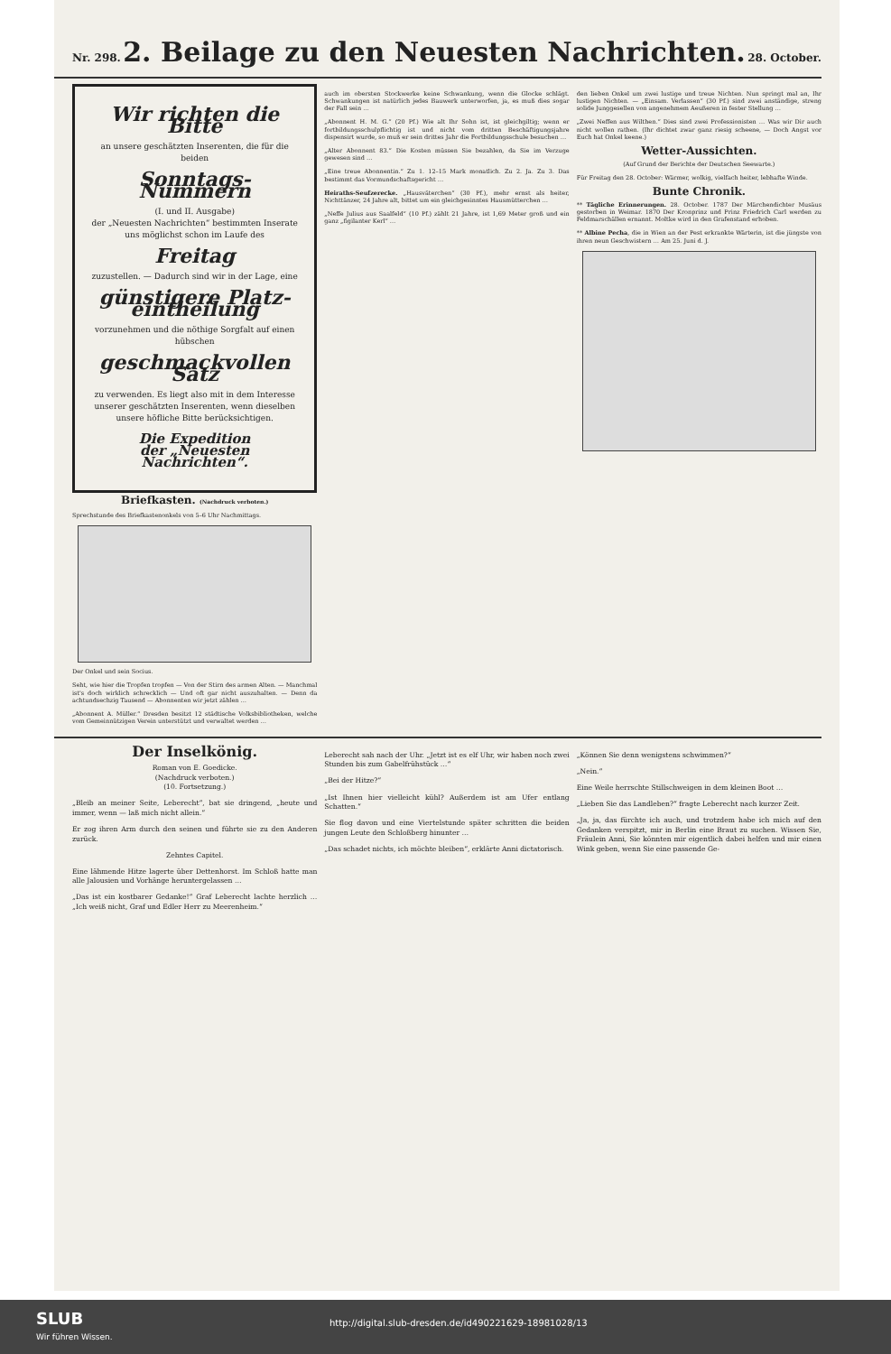Nr. 298.
2. Beilage zu den Neuesten Nachrichten.
28. October.
Wir richten die Bitte
an unsere geschätzten Inserenten, die für die beiden
Sonntags-Nummern
(I. und II. Ausgabe)
der „Neuesten Nachrichten“ bestimmten Inserate uns möglichst schon im Laufe des
Freitag
zuzustellen. — Dadurch sind wir in der Lage, eine
günstigere Platz-eintheilung
vorzunehmen und die nöthige Sorgfalt auf einen hübschen
geschmackvollen Satz
zu verwenden. Es liegt also mit in dem Interesse unserer geschätzten Inserenten, wenn dieselben unsere höfliche Bitte berücksichtigen.
Die Expedition
der „Neuesten Nachrichten“.
Briefkasten. (Nachdruck verboten.)
Sprechstunde des Briefkastenonkels von 5–6 Uhr Nachmittags.
Der Onkel und sein Socius.
Seht, wie hier die Tropfen tropfen — Von der Stirn des armen Alten. — Manchmal ist's doch wirklich schrecklich — Und oft gar nicht auszuhalten. — Denn da achtundsechzig Tausend — Abonnenten wir jetzt zählen …
„Abonnent A. Müller.“ Dresden besitzt 12 städtische Volksbibliotheken, welche vom Gemeinnützigen Verein unterstützt und verwaltet werden …
auch im obersten Stockwerke keine Schwankung, wenn die Glocke schlägt. Schwankungen ist natürlich jedes Bauwerk unterworfen, ja, es muß dies sogar der Fall sein …
„Abonnent H. M. G.“ (20 Pf.) Wie alt Ihr Sohn ist, ist gleichgiltig; wenn er fortbildungsschulpflichtig ist und nicht vom dritten Beschäftigungsjahre dispensirt wurde, so muß er sein drittes Jahr die Fortbildungsschule besuchen …
„Alter Abonnent 83.“ Die Kosten müssen Sie bezahlen, da Sie im Verzuge gewesen sind …
„Eine treue Abonnentin.“ Zu 1. 12–15 Mark monatlich. Zu 2. Ja. Zu 3. Das bestimmt das Vormundschaftsgericht …
Heiraths-Seufzerecke. „Hausväterchen“ (30 Pf.), mehr ernst als heiter, Nichttänzer, 24 Jahre alt, bittet um ein gleichgesinntes Hausmütterchen …
„Neffe Julius aus Saalfeld“ (10 Pf.) zählt 21 Jahre, ist 1,69 Meter groß und ein ganz „figilanter Kerl“ …
den lieben Onkel um zwei lustige und treue Nichten. Nun springt mal an, Ihr lustigen Nichten. — „Einsam. Verlassen“ (30 Pf.) sind zwei anständige, streng solide Junggesellen von angenehmem Aeußeren in fester Stellung …
„Zwei Neffen aus Wilthen.“ Dies sind zwei Professionisten … Was wir Dir auch nicht wollen rathen. (Ihr dichtet zwar ganz riesig scheene, — Doch Angst vor Euch hat Onkel keene.)
Wetter-Aussichten.
(Auf Grund der Berichte der Deutschen Seewarte.)
Für Freitag den 28. October: Wärmer, wolkig, vielfach heiter, lebhafte Winde.
Bunte Chronik.
** Tägliche Erinnerungen. 28. October. 1787 Der Märchendichter Musäus gestorben in Weimar. 1870 Der Kronprinz und Prinz Friedrich Carl werden zu Feldmarschällen ernannt. Moltke wird in den Grafenstand erhoben.
** Albine Pecha, die in Wien an der Pest erkrankte Wärterin, ist die jüngste von ihren neun Geschwistern … Am 25. Juni d. J.
Der Inselkönig.
Roman von E. Goedicke.
(Nachdruck verboten.)
(10. Fortsetzung.)
„Bleib an meiner Seite, Leberecht“, bat sie dringend, „heute und immer, wenn — laß mich nicht allein.“
Er zog ihren Arm durch den seinen und führte sie zu den Anderen zurück.
Zehntes Capitel.
Eine lähmende Hitze lagerte über Dettenhorst. Im Schloß hatte man alle Jalousien und Vorhänge heruntergelassen …
„Das ist ein kostbarer Gedanke!“ Graf Leberecht lachte herzlich … „Ich weiß nicht, Graf und Edler Herr zu Meerenheim.“
Leberecht sah nach der Uhr. „Jetzt ist es elf Uhr, wir haben noch zwei Stunden bis zum Gabelfrühstück …“
„Bei der Hitze?“
„Ist Ihnen hier vielleicht kühl? Außerdem ist am Ufer entlang Schatten.“
Sie flog davon und eine Viertelstunde später schritten die beiden jungen Leute den Schloßberg hinunter …
„Das schadet nichts, ich möchte bleiben“, erklärte Anni dictatorisch.
„Können Sie denn wenigstens schwimmen?“
„Nein.“
Eine Weile herrschte Stillschweigen in dem kleinen Boot …
„Lieben Sie das Landleben?“ fragte Leberecht nach kurzer Zeit.
„Ja, ja, das fürchte ich auch, und trotzdem habe ich mich auf den Gedanken verspitzt, mir in Berlin eine Braut zu suchen. Wissen Sie, Fräulein Anni, Sie könnten mir eigentlich dabei helfen und mir einen Wink geben, wenn Sie eine passende Ge-
SLUB
Wir führen Wissen.
http://digital.slub-dresden.de/id490221629-18981028/13